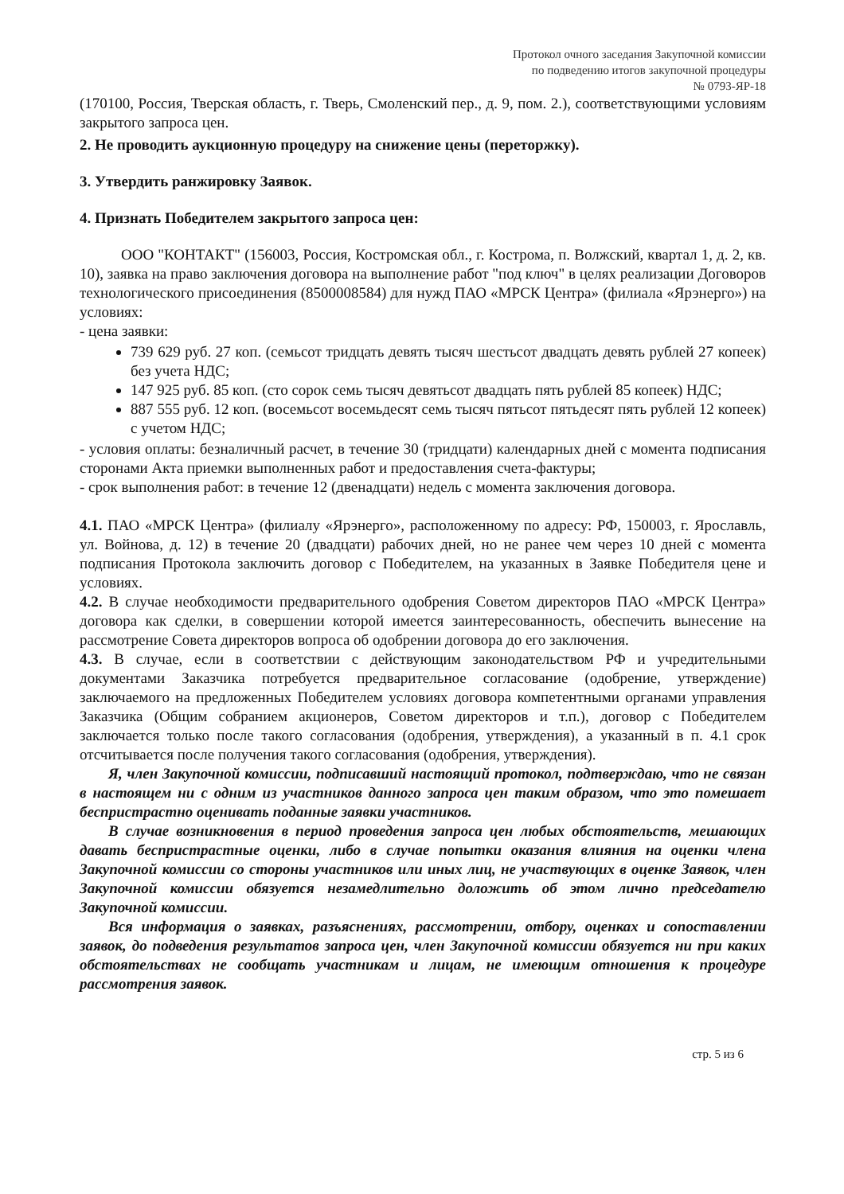Протокол очного заседания Закупочной комиссии
по подведению итогов закупочной процедуры
№ 0793-ЯР-18
(170100, Россия, Тверская область, г. Тверь, Смоленский пер., д. 9, пом. 2.), соответствующими условиям закрытого запроса цен.
2. Не проводить аукционную процедуру на снижение цены (переторжку).
3. Утвердить ранжировку Заявок.
4. Признать Победителем закрытого запроса цен:
ООО "КОНТАКТ" (156003, Россия, Костромская обл., г. Кострома, п. Волжский, квартал 1, д. 2, кв. 10), заявка на право заключения договора на выполнение работ "под ключ" в целях реализации Договоров технологического присоединения (8500008584) для нужд ПАО «МРСК Центра» (филиала «Ярэнерго») на условиях:
- цена заявки:
739 629 руб. 27 коп. (семьсот тридцать девять тысяч шестьсот двадцать девять рублей 27 копеек) без учета НДС;
147 925 руб. 85 коп. (сто сорок семь тысяч девятьсот двадцать пять рублей 85 копеек) НДС;
887 555 руб. 12 коп. (восемьсот восемьдесят семь тысяч пятьсот пятьдесят пять рублей 12 копеек) с учетом НДС;
- условия оплаты: безналичный расчет, в течение 30 (тридцати) календарных дней с момента подписания сторонами Акта приемки выполненных работ и предоставления счета-фактуры;
- срок выполнения работ: в течение 12 (двенадцати) недель с момента заключения договора.
4.1. ПАО «МРСК Центра» (филиалу «Ярэнерго», расположенному по адресу: РФ, 150003, г. Ярославль, ул. Войнова, д. 12) в течение 20 (двадцати) рабочих дней, но не ранее чем через 10 дней с момента подписания Протокола заключить договор с Победителем, на указанных в Заявке Победителя цене и условиях.
4.2. В случае необходимости предварительного одобрения Советом директоров ПАО «МРСК Центра» договора как сделки, в совершении которой имеется заинтересованность, обеспечить вынесение на рассмотрение Совета директоров вопроса об одобрении договора до его заключения.
4.3. В случае, если в соответствии с действующим законодательством РФ и учредительными документами Заказчика потребуется предварительное согласование (одобрение, утверждение) заключаемого на предложенных Победителем условиях договора компетентными органами управления Заказчика (Общим собранием акционеров, Советом директоров и т.п.), договор с Победителем заключается только после такого согласования (одобрения, утверждения), а указанный в п. 4.1 срок отсчитывается после получения такого согласования (одобрения, утверждения).
Я, член Закупочной комиссии, подписавший настоящий протокол, подтверждаю, что не связан в настоящем ни с одним из участников данного запроса цен таким образом, что это помешает беспристрастно оценивать поданные заявки участников.
В случае возникновения в период проведения запроса цен любых обстоятельств, мешающих давать беспристрастные оценки, либо в случае попытки оказания влияния на оценки члена Закупочной комиссии со стороны участников или иных лиц, не участвующих в оценке Заявок, член Закупочной комиссии обязуется незамедлительно доложить об этом лично председателю Закупочной комиссии.
Вся информация о заявках, разъяснениях, рассмотрении, отбору, оценках и сопоставлении заявок, до подведения результатов запроса цен, член Закупочной комиссии обязуется ни при каких обстоятельствах не сообщать участникам и лицам, не имеющим отношения к процедуре рассмотрения заявок.
стр. 5 из 6